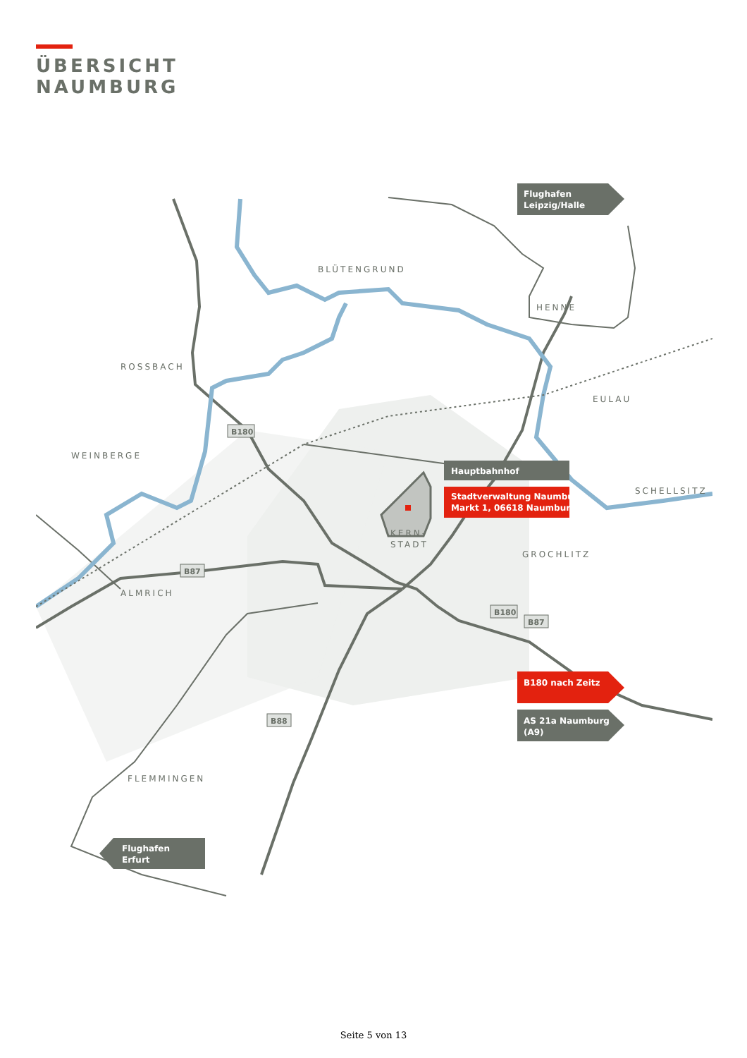ÜBERSICHT
NAUMBURG
BLÜTENGRUND
HENNE
ROSSBACH
EULAU
WEINBERGE
SCHELLSITZ
GROCHLITZ
ALMRICH
FLEMMINGEN
KERN-
STADT
B180
B87
B180
B87
B88
Flughafen
Leipzig/Halle
Hauptbahnhof
Stadtverwaltung Naumburg
Markt 1, 06618 Naumburg
B180 nach Zeitz
AS 21a Naumburg
(A9)
Flughafen
Erfurt
Seite 5 von 13